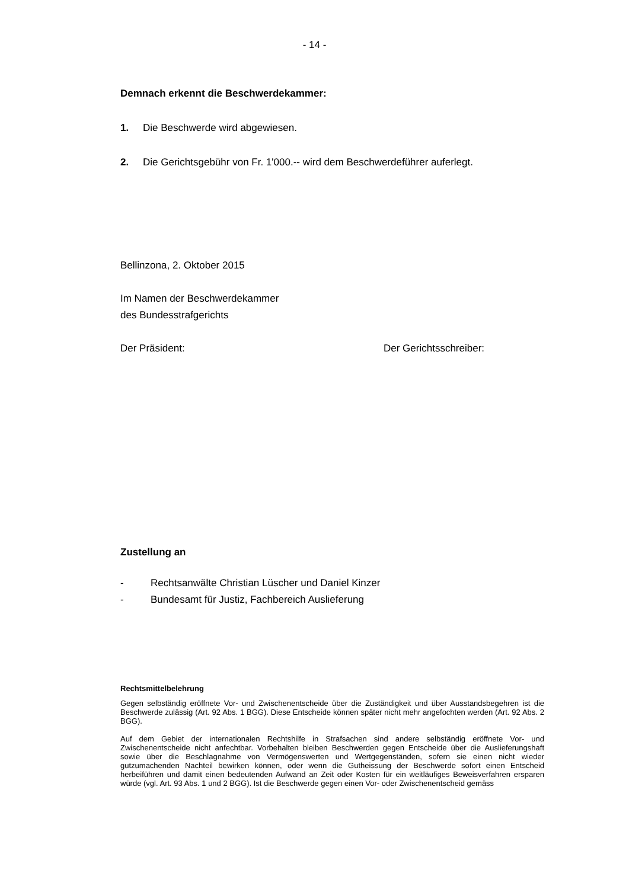- 14 -
Demnach erkennt die Beschwerdekammer:
1. Die Beschwerde wird abgewiesen.
2. Die Gerichtsgebühr von Fr. 1'000.-- wird dem Beschwerdeführer auferlegt.
Bellinzona, 2. Oktober 2015
Im Namen der Beschwerdekammer
des Bundesstrafgerichts
Der Präsident: Der Gerichtsschreiber:
Zustellung an
- Rechtsanwälte Christian Lüscher und Daniel Kinzer
- Bundesamt für Justiz, Fachbereich Auslieferung
Rechtsmittelbelehrung
Gegen selbständig eröffnete Vor- und Zwischenentscheide über die Zuständigkeit und über Ausstandsbegehren ist die Beschwerde zulässig (Art. 92 Abs. 1 BGG). Diese Entscheide können später nicht mehr angefochten werden (Art. 92 Abs. 2 BGG).
Auf dem Gebiet der internationalen Rechtshilfe in Strafsachen sind andere selbständig eröffnete Vor- und Zwischenentscheide nicht anfechtbar. Vorbehalten bleiben Beschwerden gegen Entscheide über die Auslieferungshaft sowie über die Beschlagnahme von Vermögenswerten und Wertgegenständen, sofern sie einen nicht wieder gutzumachenden Nachteil bewirken können, oder wenn die Gutheissung der Beschwerde sofort einen Entscheid herbeiführen und damit einen bedeutenden Aufwand an Zeit oder Kosten für ein weitläufiges Beweisverfahren ersparen würde (vgl. Art. 93 Abs. 1 und 2 BGG). Ist die Beschwerde gegen einen Vor- oder Zwischenentscheid gemäss